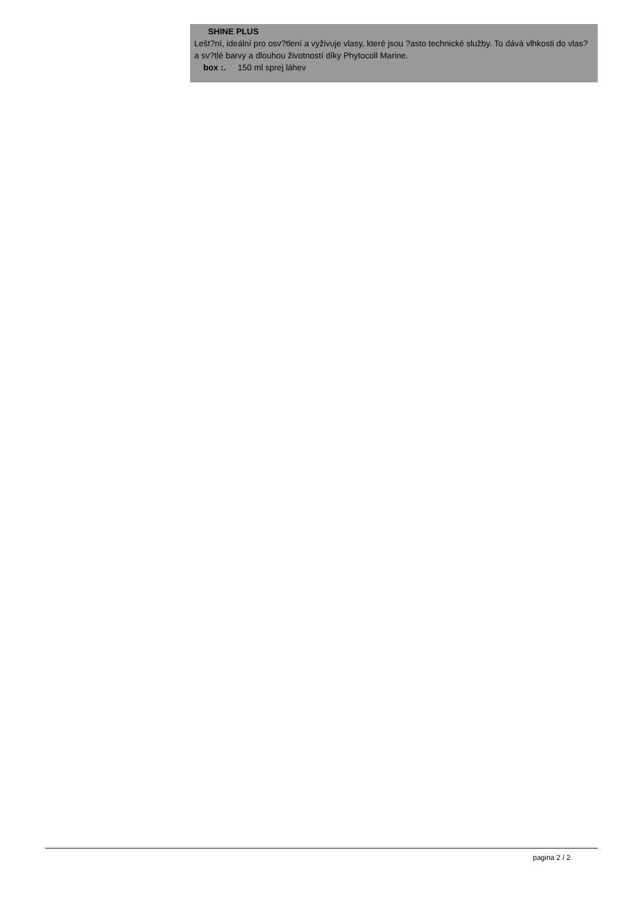SHINE PLUS
Lešt?ní, ideální pro osv?tlení a vyživuje vlasy, které jsou ?asto technické služby. To dává vlhkosti do vlas? a sv?tlé barvy a dlouhou životností díky Phytocoll Marine.
box :. 150 ml sprej láhev
pagina 2 / 2